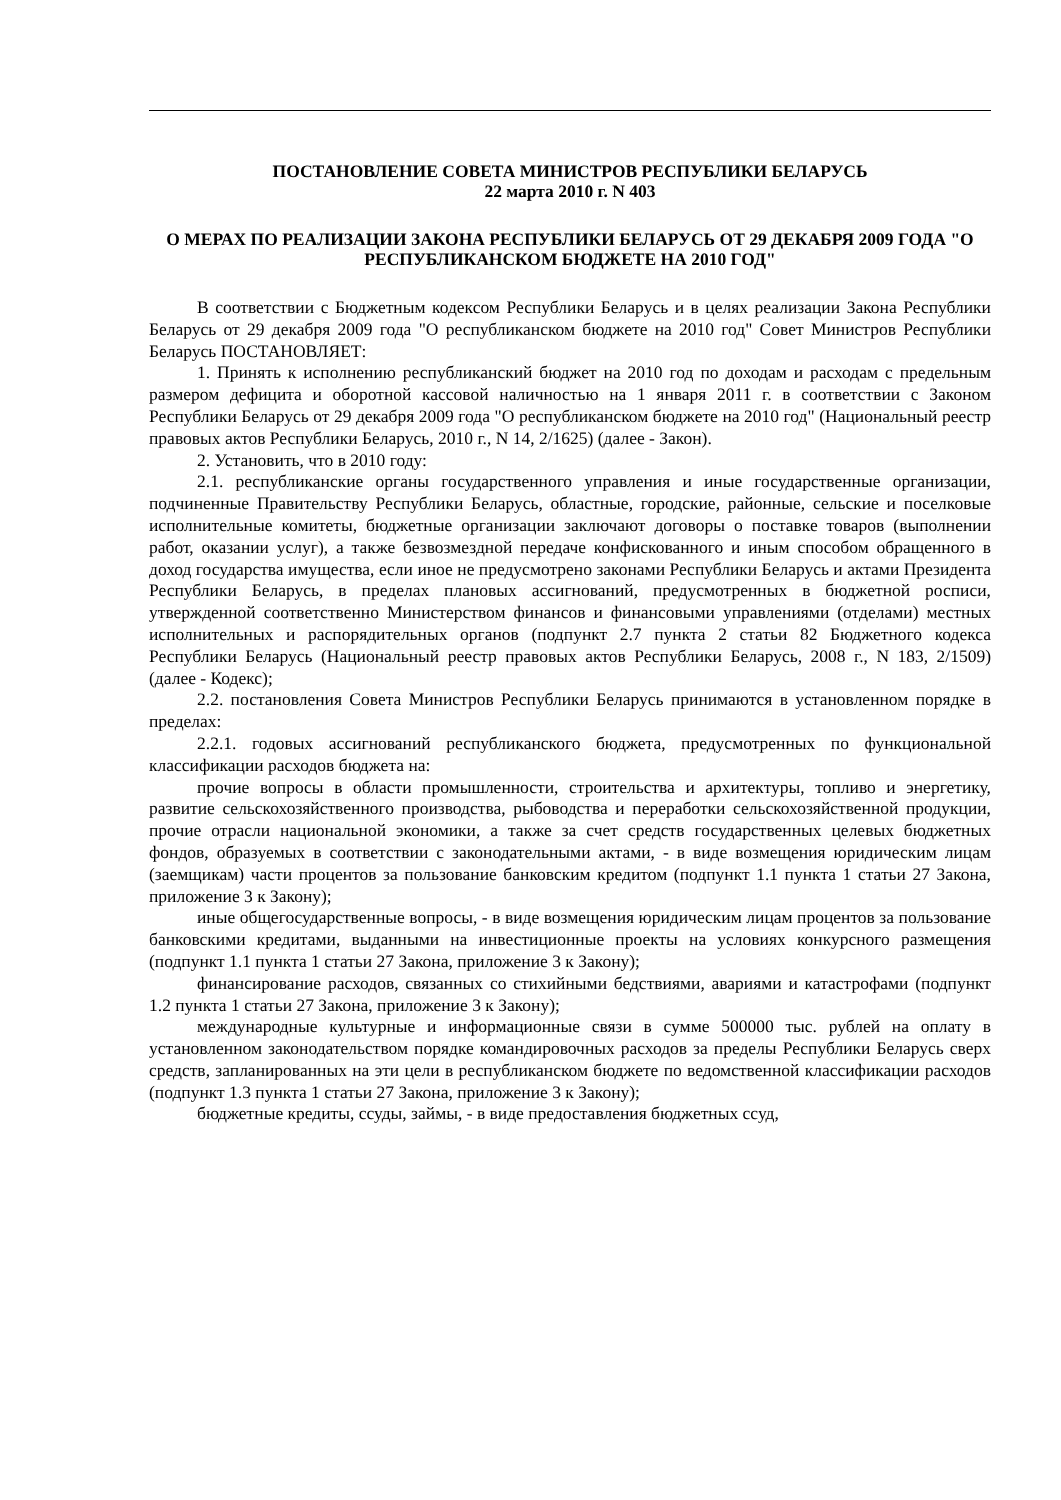ПОСТАНОВЛЕНИЕ СОВЕТА МИНИСТРОВ РЕСПУБЛИКИ БЕЛАРУСЬ
22 марта 2010 г. N 403
О МЕРАХ ПО РЕАЛИЗАЦИИ ЗАКОНА РЕСПУБЛИКИ БЕЛАРУСЬ ОТ 29 ДЕКАБРЯ 2009 ГОДА "О РЕСПУБЛИКАНСКОМ БЮДЖЕТЕ НА 2010 ГОД"
В соответствии с Бюджетным кодексом Республики Беларусь и в целях реализации Закона Республики Беларусь от 29 декабря 2009 года "О республиканском бюджете на 2010 год" Совет Министров Республики Беларусь ПОСТАНОВЛЯЕТ:
1. Принять к исполнению республиканский бюджет на 2010 год по доходам и расходам с предельным размером дефицита и оборотной кассовой наличностью на 1 января 2011 г. в соответствии с Законом Республики Беларусь от 29 декабря 2009 года "О республиканском бюджете на 2010 год" (Национальный реестр правовых актов Республики Беларусь, 2010 г., N 14, 2/1625) (далее - Закон).
2. Установить, что в 2010 году:
2.1. республиканские органы государственного управления и иные государственные организации, подчиненные Правительству Республики Беларусь, областные, городские, районные, сельские и поселковые исполнительные комитеты, бюджетные организации заключают договоры о поставке товаров (выполнении работ, оказании услуг), а также безвозмездной передаче конфискованного и иным способом обращенного в доход государства имущества, если иное не предусмотрено законами Республики Беларусь и актами Президента Республики Беларусь, в пределах плановых ассигнований, предусмотренных в бюджетной росписи, утвержденной соответственно Министерством финансов и финансовыми управлениями (отделами) местных исполнительных и распорядительных органов (подпункт 2.7 пункта 2 статьи 82 Бюджетного кодекса Республики Беларусь (Национальный реестр правовых актов Республики Беларусь, 2008 г., N 183, 2/1509) (далее - Кодекс);
2.2. постановления Совета Министров Республики Беларусь принимаются в установленном порядке в пределах:
2.2.1. годовых ассигнований республиканского бюджета, предусмотренных по функциональной классификации расходов бюджета на:
прочие вопросы в области промышленности, строительства и архитектуры, топливо и энергетику, развитие сельскохозяйственного производства, рыбоводства и переработки сельскохозяйственной продукции, прочие отрасли национальной экономики, а также за счет средств государственных целевых бюджетных фондов, образуемых в соответствии с законодательными актами, - в виде возмещения юридическим лицам (заемщикам) части процентов за пользование банковским кредитом (подпункт 1.1 пункта 1 статьи 27 Закона, приложение 3 к Закону);
иные общегосударственные вопросы, - в виде возмещения юридическим лицам процентов за пользование банковскими кредитами, выданными на инвестиционные проекты на условиях конкурсного размещения (подпункт 1.1 пункта 1 статьи 27 Закона, приложение 3 к Закону);
финансирование расходов, связанных со стихийными бедствиями, авариями и катастрофами (подпункт 1.2 пункта 1 статьи 27 Закона, приложение 3 к Закону);
международные культурные и информационные связи в сумме 500000 тыс. рублей на оплату в установленном законодательством порядке командировочных расходов за пределы Республики Беларусь сверх средств, запланированных на эти цели в республиканском бюджете по ведомственной классификации расходов (подпункт 1.3 пункта 1 статьи 27 Закона, приложение 3 к Закону);
бюджетные кредиты, ссуды, займы, - в виде предоставления бюджетных ссуд,